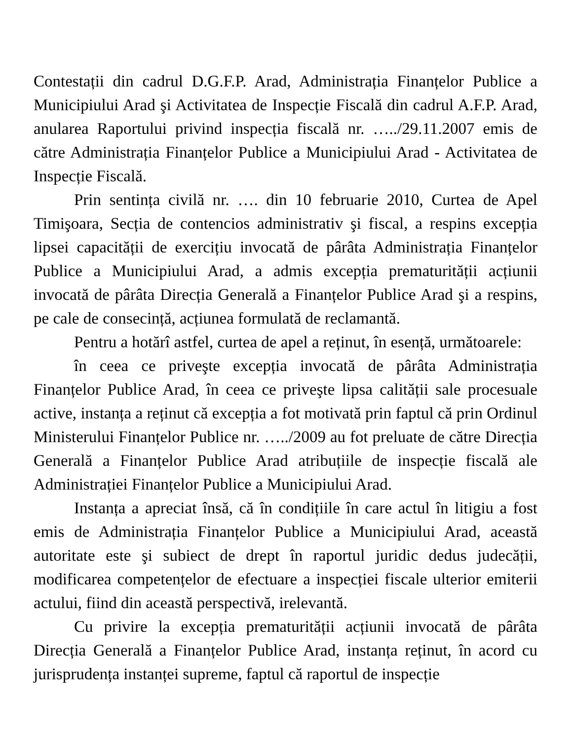Contestații din cadrul D.G.F.P. Arad, Administrația Finanțelor Publice a Municipiului Arad şi Activitatea de Inspecție Fiscală din cadrul A.F.P. Arad, anularea Raportului privind inspecția fiscală nr. …../29.11.2007 emis de către Administrația Finanțelor Publice a Municipiului Arad - Activitatea de Inspecție Fiscală.
Prin sentința civilă nr. …. din 10 februarie 2010, Curtea de Apel Timişoara, Secția de contencios administrativ şi fiscal, a respins excepția lipsei capacității de exercițiu invocată de pârâta Administrația Finanțelor Publice a Municipiului Arad, a admis excepția prematurității acțiunii invocată de pârâta Direcția Generală a Finanțelor Publice Arad şi a respins, pe cale de consecință, acțiunea formulată de reclamantă.
Pentru a hotărî astfel, curtea de apel a reținut, în esență, următoarele:
în ceea ce priveşte excepția invocată de pârâta Administrația Finanțelor Publice Arad, în ceea ce priveşte lipsa calității sale procesuale active, instanța a reținut că excepția a fot motivată prin faptul că prin Ordinul Ministerului Finanțelor Publice nr. …../2009 au fot preluate de către Direcția Generală a Finanțelor Publice Arad atribuțiile de inspecție fiscală ale Administrației Finanțelor Publice a Municipiului Arad.
Instanța a apreciat însă, că în condițiile în care actul în litigiu a fost emis de Administrația Finanțelor Publice a Municipiului Arad, această autoritate este şi subiect de drept în raportul juridic dedus judecății, modificarea competențelor de efectuare a inspecției fiscale ulterior emiterii actului, fiind din această perspectivă, irelevantă.
Cu privire la excepția prematurității acțiunii invocată de pârâta Direcția Generală a Finanțelor Publice Arad, instanța reținut, în acord cu jurisprudența instanței supreme, faptul că raportul de inspecție